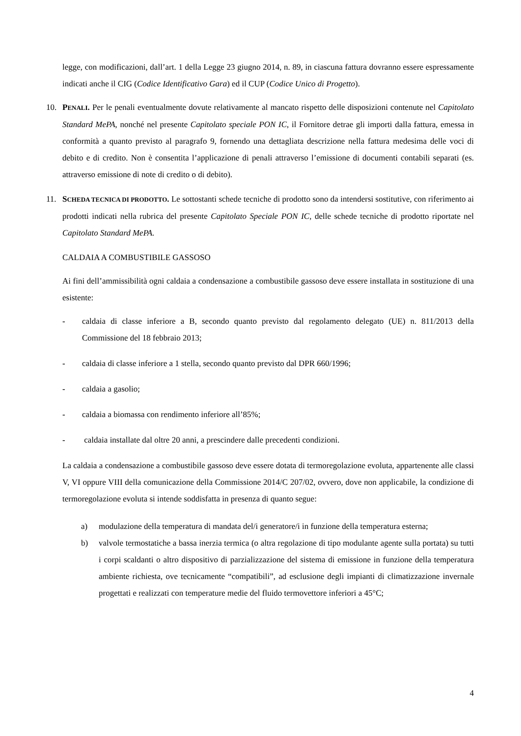legge, con modificazioni, dall’art. 1 della Legge 23 giugno 2014, n. 89, in ciascuna fattura dovranno essere espressamente indicati anche il CIG (Codice Identificativo Gara) ed il CUP (Codice Unico di Progetto).
10. PENALI. Per le penali eventualmente dovute relativamente al mancato rispetto delle disposizioni contenute nel Capitolato Standard MePA, nonché nel presente Capitolato speciale PON IC, il Fornitore detrae gli importi dalla fattura, emessa in conformità a quanto previsto al paragrafo 9, fornendo una dettagliata descrizione nella fattura medesima delle voci di debito e di credito. Non è consentita l’applicazione di penali attraverso l’emissione di documenti contabili separati (es. attraverso emissione di note di credito o di debito).
11. SCHEDA TECNICA DI PRODOTTO. Le sottostanti schede tecniche di prodotto sono da intendersi sostitutive, con riferimento ai prodotti indicati nella rubrica del presente Capitolato Speciale PON IC, delle schede tecniche di prodotto riportate nel Capitolato Standard MePA.
CALDAIA A COMBUSTIBILE GASSOSO
Ai fini dell’ammissibilità ogni caldaia a condensazione a combustibile gassoso deve essere installata in sostituzione di una esistente:
- caldaia di classe inferiore a B, secondo quanto previsto dal regolamento delegato (UE) n. 811/2013 della Commissione del 18 febbraio 2013;
- caldaia di classe inferiore a 1 stella, secondo quanto previsto dal DPR 660/1996;
- caldaia a gasolio;
- caldaia a biomassa con rendimento inferiore all’85%;
- caldaia installate dal oltre 20 anni, a prescindere dalle precedenti condizioni.
La caldaia a condensazione a combustibile gassoso deve essere dotata di termoregolazione evoluta, appartenente alle classi V, VI oppure VIII della comunicazione della Commissione 2014/C 207/02, ovvero, dove non applicabile, la condizione di termoregolazione evoluta si intende soddisfatta in presenza di quanto segue:
a) modulazione della temperatura di mandata del/i generatore/i in funzione della temperatura esterna;
b) valvole termostatiche a bassa inerzia termica (o altra regolazione di tipo modulante agente sulla portata) su tutti i corpi scaldanti o altro dispositivo di parzializzazione del sistema di emissione in funzione della temperatura ambiente richiesta, ove tecnicamente “compatibili”, ad esclusione degli impianti di climatizzazione invernale progettati e realizzati con temperature medie del fluido termovettore inferiori a 45°C;
4